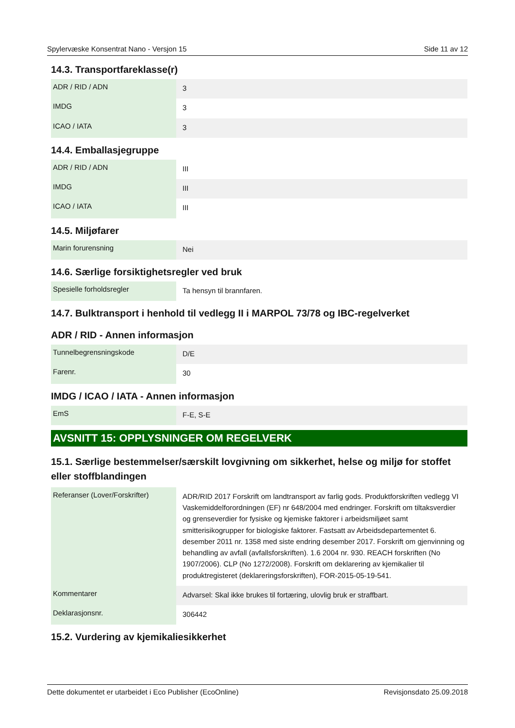Spylervæske Konsentrat Nano - Versjon 15 Side 11 av 12
14.3. Transportfareklasse(r)
| ADR / RID / ADN | 3 |
| IMDG | 3 |
| ICAO / IATA | 3 |
14.4. Emballasjegruppe
| ADR / RID / ADN | III |
| IMDG | III |
| ICAO / IATA | III |
14.5. Miljøfarer
| Marin forurensning | Nei |
14.6. Særlige forsiktighetsregler ved bruk
| Spesielle forholdsregler | Ta hensyn til brannfaren. |
14.7. Bulktransport i henhold til vedlegg II i MARPOL 73/78 og IBC-regelverket
ADR / RID - Annen informasjon
| Tunnelbegrensningskode | D/E |
| Farenr. | 30 |
IMDG / ICAO / IATA - Annen informasjon
| EmS | F-E, S-E |
AVSNITT 15: OPPLYSNINGER OM REGELVERK
15.1. Særlige bestemmelser/særskilt lovgivning om sikkerhet, helse og miljø for stoffet eller stoffblandingen
| Referanser (Lover/Forskrifter) | ADR/RID 2017 Forskrift om landtransport av farlig gods. Produktforskriften vedlegg VI Vaskemiddelforordningen (EF) nr 648/2004 med endringer. Forskrift om tiltaksverdier og grenseverdier for fysiske og kjemiske faktorer i arbeidsmiljøet samt smitterisikogrupper for biologiske faktorer. Fastsatt av Arbeidsdepartementet 6. desember 2011 nr. 1358 med siste endring desember 2017. Forskrift om gjenvinning og behandling av avfall (avfallsforskriften). 1.6 2004 nr. 930. REACH forskriften (No 1907/2006). CLP (No 1272/2008). Forskrift om deklarering av kjemikalier til produktregisteret (deklareringsforskriften), FOR-2015-05-19-541. |
| Kommentarer | Advarsel: Skal ikke brukes til fortæring, ulovlig bruk er straffbart. |
| Deklarasjonsnr. | 306442 |
15.2. Vurdering av kjemikaliesikkerhet
Dette dokumentet er utarbeidet i Eco Publisher (EcoOnline) Revisjonsdato 25.09.2018